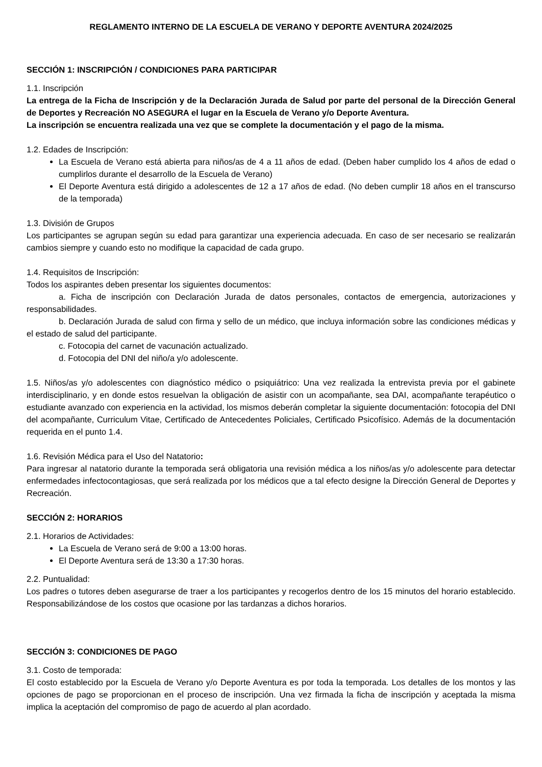REGLAMENTO INTERNO DE LA ESCUELA DE VERANO Y DEPORTE AVENTURA 2024/2025
SECCIÓN 1: INSCRIPCIÓN / CONDICIONES PARA PARTICIPAR
1.1. Inscripción
La entrega de la Ficha de Inscripción y de la Declaración Jurada de Salud por parte del personal de la Dirección General de Deportes y Recreación NO ASEGURA el lugar en la Escuela de Verano y/o Deporte Aventura.
La inscripción se encuentra realizada una vez que se complete la documentación y el pago de la misma.
1.2. Edades de Inscripción:
La Escuela de Verano está abierta para niños/as de 4 a 11 años de edad. (Deben haber cumplido los 4 años de edad o cumplirlos durante el desarrollo de la Escuela de Verano)
El Deporte Aventura está dirigido a adolescentes de 12 a 17 años de edad. (No deben cumplir 18 años en el transcurso de la temporada)
1.3. División de Grupos
Los participantes se agrupan según su edad para garantizar una experiencia adecuada. En caso de ser necesario se realizarán cambios siempre y cuando esto no modifique la capacidad de cada grupo.
1.4. Requisitos de Inscripción:
Todos los aspirantes deben presentar los siguientes documentos:
a. Ficha de inscripción con Declaración Jurada de datos personales, contactos de emergencia, autorizaciones y responsabilidades.
b. Declaración Jurada de salud con firma y sello de un médico, que incluya información sobre las condiciones médicas y el estado de salud del participante.
c. Fotocopia del carnet de vacunación actualizado.
d. Fotocopia del DNI del niño/a y/o adolescente.
1.5. Niños/as y/o adolescentes con diagnóstico médico o psiquiátrico: Una vez realizada la entrevista previa por el gabinete interdisciplinario, y en donde estos resuelvan la obligación de asistir con un acompañante, sea DAI, acompañante terapéutico o estudiante avanzado con experiencia en la actividad, los mismos deberán completar la siguiente documentación: fotocopia del DNI del acompañante, Curriculum Vitae, Certificado de Antecedentes Policiales, Certificado Psicofísico. Además de la documentación requerida en el punto 1.4.
1.6. Revisión Médica para el Uso del Natatorio:
Para ingresar al natatorio durante la temporada será obligatoria una revisión médica a los niños/as y/o adolescente para detectar enfermedades infectocontagiosas, que será realizada por los médicos que a tal efecto designe la Dirección General de Deportes y Recreación.
SECCIÓN 2: HORARIOS
2.1. Horarios de Actividades:
La Escuela de Verano será de 9:00 a 13:00 horas.
El Deporte Aventura será de 13:30 a 17:30 horas.
2.2. Puntualidad:
Los padres o tutores deben asegurarse de traer a los participantes y recogerlos dentro de los 15 minutos del horario establecido. Responsabilizándose de los costos que ocasione por las tardanzas a dichos horarios.
SECCIÓN 3: CONDICIONES DE PAGO
3.1. Costo de temporada:
El costo establecido por la Escuela de Verano y/o Deporte Aventura es por toda la temporada. Los detalles de los montos y las opciones de pago se proporcionan en el proceso de inscripción. Una vez firmada la ficha de inscripción y aceptada la misma implica la aceptación del compromiso de pago de acuerdo al plan acordado.